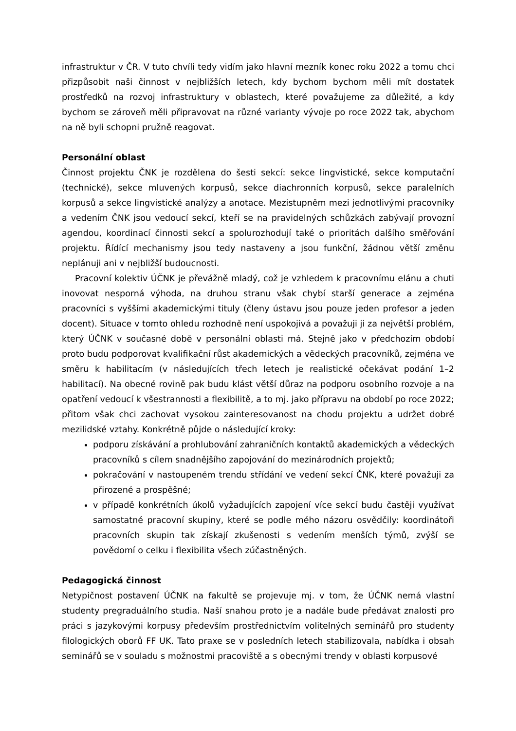infrastruktur v ČR. V tuto chvíli tedy vidím jako hlavní mezník konec roku 2022 a tomu chci přizpůsobit naši činnost v nejbližších letech, kdy bychom bychom měli mít dostatek prostředků na rozvoj infrastruktury v oblastech, které považujeme za důležité, a kdy bychom se zároveň měli připravovat na různé varianty vývoje po roce 2022 tak, abychom na ně byli schopni pružně reagovat.
Personální oblast
Činnost projektu ČNK je rozdělena do šesti sekcí: sekce lingvistické, sekce komputační (technické), sekce mluvených korpusů, sekce diachronních korpusů, sekce paralelních korpusů a sekce lingvistické analýzy a anotace. Mezistupněm mezi jednotlivými pracovníky a vedením ČNK jsou vedoucí sekcí, kteří se na pravidelných schůzkách zabývají provozní agendou, koordinací činnosti sekcí a spolurozhodují také o prioritách dalšího směřování projektu. Řídící mechanismy jsou tedy nastaveny a jsou funkční, žádnou větší změnu neplánuji ani v nejbližší budoucnosti.
Pracovní kolektiv ÚČNK je převážně mladý, což je vzhledem k pracovnímu elánu a chuti inovovat nesporná výhoda, na druhou stranu však chybí starší generace a zejména pracovníci s vyššími akademickými tituly (členy ústavu jsou pouze jeden profesor a jeden docent). Situace v tomto ohledu rozhodně není uspokojivá a považuji ji za největší problém, který ÚČNK v současné době v personální oblasti má. Stejně jako v předchozím období proto budu podporovat kvalifikační růst akademických a vědeckých pracovníků, zejména ve směru k habilitacím (v následujících třech letech je realistické očekávat podání 1–2 habilitací). Na obecné rovině pak budu klást větší důraz na podporu osobního rozvoje a na opatření vedoucí k všestrannosti a flexibilitě, a to mj. jako přípravu na období po roce 2022; přitom však chci zachovat vysokou zainteresovanost na chodu projektu a udržet dobré mezilidské vztahy. Konkrétně půjde o následující kroky:
podporu získávání a prohlubování zahraničních kontaktů akademických a vědeckých pracovníků s cílem snadnějšího zapojování do mezinárodních projektů;
pokračování v nastoupeném trendu střídání ve vedení sekcí ČNK, které považuji za přirozené a prospěšné;
v případě konkrétních úkolů vyžadujících zapojení více sekcí budu častěji využívat samostatné pracovní skupiny, které se podle mého názoru osvědčily: koordinátoři pracovních skupin tak získají zkušenosti s vedením menších týmů, zvýší se povědomí o celku i flexibilita všech zúčastněných.
Pedagogická činnost
Netypičnost postavení ÚČNK na fakultě se projevuje mj. v tom, že ÚČNK nemá vlastní studenty pregraduálního studia. Naší snahou proto je a nadále bude předávat znalosti pro práci s jazykovými korpusy především prostřednictvím volitelných seminářů pro studenty filologických oborů FF UK. Tato praxe se v posledních letech stabilizovala, nabídka i obsah seminářů se v souladu s možnostmi pracoviště a s obecnými trendy v oblasti korpusové